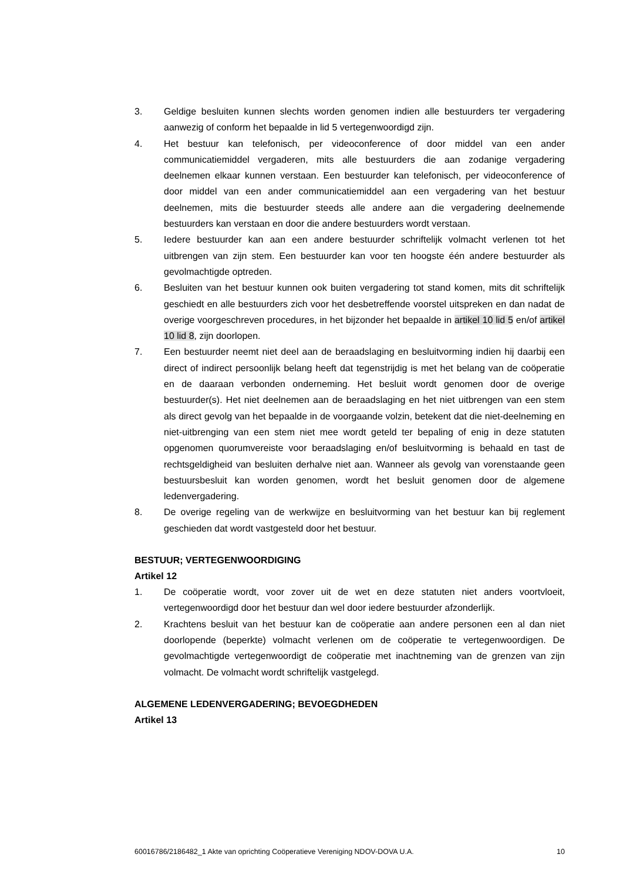3. Geldige besluiten kunnen slechts worden genomen indien alle bestuurders ter vergadering aanwezig of conform het bepaalde in lid 5 vertegenwoordigd zijn.
4. Het bestuur kan telefonisch, per videoconference of door middel van een ander communicatiemiddel vergaderen, mits alle bestuurders die aan zodanige vergadering deelnemen elkaar kunnen verstaan. Een bestuurder kan telefonisch, per videoconference of door middel van een ander communicatiemiddel aan een vergadering van het bestuur deelnemen, mits die bestuurder steeds alle andere aan die vergadering deelnemende bestuurders kan verstaan en door die andere bestuurders wordt verstaan.
5. Iedere bestuurder kan aan een andere bestuurder schriftelijk volmacht verlenen tot het uitbrengen van zijn stem. Een bestuurder kan voor ten hoogste één andere bestuurder als gevolmachtigde optreden.
6. Besluiten van het bestuur kunnen ook buiten vergadering tot stand komen, mits dit schriftelijk geschiedt en alle bestuurders zich voor het desbetreffende voorstel uitspreken en dan nadat de overige voorgeschreven procedures, in het bijzonder het bepaalde in artikel 10 lid 5 en/of artikel 10 lid 8, zijn doorlopen.
7. Een bestuurder neemt niet deel aan de beraadslaging en besluitvorming indien hij daarbij een direct of indirect persoonlijk belang heeft dat tegenstrijdig is met het belang van de coöperatie en de daaraan verbonden onderneming. Het besluit wordt genomen door de overige bestuurder(s). Het niet deelnemen aan de beraadslaging en het niet uitbrengen van een stem als direct gevolg van het bepaalde in de voorgaande volzin, betekent dat die niet-deelneming en niet-uitbrenging van een stem niet mee wordt geteld ter bepaling of enig in deze statuten opgenomen quorumvereiste voor beraadslaging en/of besluitvorming is behaald en tast de rechtsgeldigheid van besluiten derhalve niet aan. Wanneer als gevolg van vorenstaande geen bestuursbesluit kan worden genomen, wordt het besluit genomen door de algemene ledenvergadering.
8. De overige regeling van de werkwijze en besluitvorming van het bestuur kan bij reglement geschieden dat wordt vastgesteld door het bestuur.
BESTUUR; VERTEGENWOORDIGING
Artikel 12
1. De coöperatie wordt, voor zover uit de wet en deze statuten niet anders voortvloeit, vertegenwoordigd door het bestuur dan wel door iedere bestuurder afzonderlijk.
2. Krachtens besluit van het bestuur kan de coöperatie aan andere personen een al dan niet doorlopende (beperkte) volmacht verlenen om de coöperatie te vertegenwoordigen. De gevolmachtigde vertegenwoordigt de coöperatie met inachtneming van de grenzen van zijn volmacht. De volmacht wordt schriftelijk vastgelegd.
ALGEMENE LEDENVERGADERING; BEVOEGDHEDEN
Artikel 13
60016786/2186482_1 Akte van oprichting Coöperatieve Vereniging NDOV-DOVA U.A. 10